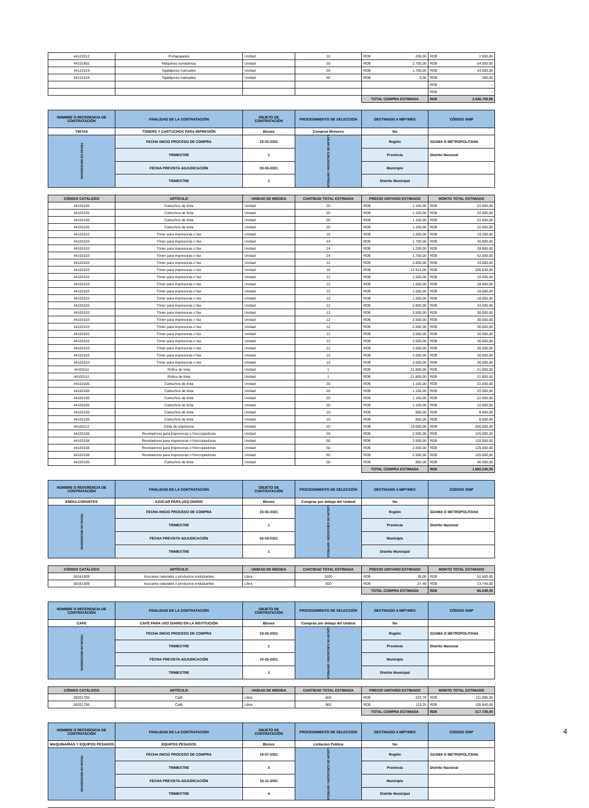| 44122012 | Portapapeles | Unidad | 10 | RD$ 200,00 | RD$ 2.000,00 |
| 44101802 | Máquinas sumadoras | Unidad | 20 | RD$ 2.700,00 | RD$ 54.000,00 |
| 44121619 | Tajalápices manuales | Unidad | 20 | RD$ 1.700,00 | RD$ 34.000,00 |
| 44121619 | Tajalápices manuales | Unidad | 60 | RD$ 5,00 | RD$ 300,00 |
| | | | | | RD$ - |
| | | | | | RD$ - |
| | | | | TOTAL COMPRA ESTIMADA | RD$ 2.636.759,96 |
| NOMBRE O REFERENCIA DE CONTRATACIÓN | FINALIDAD DE LA CONTRATACIÓN | OBJETO DE CONTRATACIÓN | PROCEDIMIENTO DE SELECCIÓN | DESTINADO A MIPYMES | CÓDIGO SNIP |
| --- | --- | --- | --- | --- | --- |
| TINTAS | TONERS Y CARTUCHOS PARA IMPRESIÓN | Bienes | Compras Menores | No | |
| FECHA DE NECESSIDAD | FECHA INICIO PROCESO DE COMPRA | 22-02-2021 | LUGAR DE EJECUCIÓN / ENTREGA | Región | OZAMA O METROPOLITANA |
| | TRIMESTRE | 1 | | Provincia | Distrito Nacional |
| | FECHA PREVISTA ADJUDICACIÓN | 03-03-2021 | | Municipio | |
| | TRIMESTRE | 1 | | Distrito Municipal | |
| CÓDIGO CATÁLOGO | ARTÍCULO | UNIDAD DE MEDIDA | CANTIDAD TOTAL ESTIMADA | PRECIO UNITARIO ESTIMADO | MONTO TOTAL ESTIMADO |
| --- | --- | --- | --- | --- | --- |
| 44103105 | Cartuchos de tinta | Unidad | 20 | RD$ 1.100,00 | RD$ 22.000,00 |
| 44103105 | Cartuchos de tinta | Unidad | 20 | RD$ 1.100,00 | RD$ 22.000,00 |
| 44103105 | Cartuchos de tinta | Unidad | 20 | RD$ 1.100,00 | RD$ 22.000,00 |
| 44103105 | Cartuchos de tinta | Unidad | 20 | RD$ 1.100,00 | RD$ 22.000,00 |
| 44103103 | Tóner para impresoras o fax | Unidad | 16 | RD$ 1.200,00 | RD$ 19.200,00 |
| 44103103 | Tóner para impresoras o fax | Unidad | 24 | RD$ 1.700,00 | RD$ 40.800,00 |
| 44103103 | Tóner para impresoras o fax | Unidad | 24 | RD$ 1.200,00 | RD$ 28.800,00 |
| 44103103 | Tóner para impresoras o fax | Unidad | 24 | RD$ 1.750,00 | RD$ 42.000,00 |
| 44103103 | Tóner para impresoras o fax | Unidad | 12 | RD$ 2.800,00 | RD$ 33.600,00 |
| 44103103 | Tóner para impresoras o fax | Unidad | 16 | RD$ 12.915,00 | RD$ 206.640,00 |
| 44103103 | Tóner para impresoras o fax | Unidad | 12 | RD$ 1.500,00 | RD$ 18.000,00 |
| 44103103 | Tóner para impresoras o fax | Unidad | 12 | RD$ 1.500,00 | RD$ 18.000,00 |
| 44103103 | Tóner para impresoras o fax | Unidad | 12 | RD$ 1.500,00 | RD$ 18.000,00 |
| 44103103 | Tóner para impresoras o fax | Unidad | 12 | RD$ 1.500,00 | RD$ 18.000,00 |
| 44103103 | Tóner para impresoras o fax | Unidad | 12 | RD$ 2.800,00 | RD$ 33.600,00 |
| 44103103 | Tóner para impresoras o fax | Unidad | 12 | RD$ 2.500,00 | RD$ 30.000,00 |
| 44103103 | Tóner para impresoras o fax | Unidad | 12 | RD$ 2.500,00 | RD$ 30.000,00 |
| 44103103 | Tóner para impresoras o fax | Unidad | 12 | RD$ 2.500,00 | RD$ 30.000,00 |
| 44103103 | Tóner para impresoras o fax | Unidad | 12 | RD$ 2.500,00 | RD$ 30.000,00 |
| 44103103 | Tóner para impresoras o fax | Unidad | 12 | RD$ 2.500,00 | RD$ 30.000,00 |
| 44103103 | Tóner para impresoras o fax | Unidad | 12 | RD$ 2.500,00 | RD$ 30.000,00 |
| 44103103 | Tóner para impresoras o fax | Unidad | 12 | RD$ 2.500,00 | RD$ 30.000,00 |
| 44103103 | Tóner para impresoras o fax | Unidad | 12 | RD$ 2.500,00 | RD$ 30.000,00 |
| 44103111 | Rollos de tinta | Unidad | 1 | RD$ 21.800,00 | RD$ 21.800,00 |
| 44103111 | Rollos de tinta | Unidad | 1 | RD$ 21.800,00 | RD$ 21.800,00 |
| 44103105 | Cartuchos de tinta | Unidad | 20 | RD$ 1.100,00 | RD$ 22.000,00 |
| 44103105 | Cartuchos de tinta | Unidad | 20 | RD$ 1.100,00 | RD$ 22.000,00 |
| 44103105 | Cartuchos de tinta | Unidad | 20 | RD$ 1.100,00 | RD$ 22.000,00 |
| 44103105 | Cartuchos de tinta | Unidad | 20 | RD$ 1.100,00 | RD$ 22.000,00 |
| 44103105 | Cartuchos de tinta | Unidad | 10 | RD$ 800,00 | RD$ 8.000,00 |
| 44103105 | Cartuchos de tinta | Unidad | 10 | RD$ 800,00 | RD$ 8.000,00 |
| 44103112 | Cinta de impresora | Unidad | 20 | RD$ 10.000,00 | RD$ 200.000,00 |
| 44103108 | Reveladores para impresoras o fotocopiadoras | Unidad | 50 | RD$ 2.500,00 | RD$ 125.000,00 |
| 44103108 | Reveladores para impresoras o fotocopiadoras | Unidad | 50 | RD$ 2.500,00 | RD$ 125.000,00 |
| 44103108 | Reveladores para impresoras o fotocopiadoras | Unidad | 50 | RD$ 2.500,00 | RD$ 125.000,00 |
| 44103108 | Reveladores para impresoras o fotocopiadoras | Unidad | 50 | RD$ 2.500,00 | RD$ 125.000,00 |
| 44103105 | Cartuchos de tinta | Unidad | 50 | RD$ 800,00 | RD$ 40.000,00 |
| | | | | TOTAL COMPRA ESTIMADA | RD$ 1.692.240,00 |
| NOMBRE O REFERENCIA DE CONTRATACIÓN | FINALIDAD DE LA CONTRATACIÓN | OBJETO DE CONTRATACIÓN | PROCEDIMIENTO DE SELECCIÓN | DESTINADO A MIPYMES | CÓDIGO SNIP |
| --- | --- | --- | --- | --- | --- |
| ENDULCORANTES | AZÚCAR PARA USO DIARIO | Bienes | Compras por debajo del Umbral | No | |
| FECHA DE NECESSIDAD | FECHA INICIO PROCESO DE COMPRA | 23-02-2021 | LUGAR DE EJECUCIÓN / ENTREGA | Región | OZAMA O METROPOLITANA |
| | TRIMESTRE | 1 | | Provincia | Distrito Nacional |
| | FECHA PREVISTA ADJUDICACIÓN | 02-03-2021 | | Municipio | |
| | TRIMESTRE | 1 | | Distrito Municipal | |
| CÓDIGO CATÁLOGO | ARTÍCULO | UNIDAD DE MEDIDA | CANTIDAD TOTAL ESTIMADA | PRECIO UNITARIO ESTIMADO | MONTO TOTAL ESTIMADO |
| --- | --- | --- | --- | --- | --- |
| 50161509 | Azucares naturales o productos endulzantes | Libra | 1500 | RD$ 35,00 | RD$ 52.500,00 |
| 50161509 | Azucares naturales o productos endulzantes | Libra | 500 | RD$ 27,49 | RD$ 13.745,00 |
| | | | | TOTAL COMPRA ESTIMADA | RD$ 66.245,00 |
| NOMBRE O REFERENCIA DE CONTRATACIÓN | FINALIDAD DE LA CONTRATACIÓN | OBJETO DE CONTRATACIÓN | PROCEDIMIENTO DE SELECCIÓN | DESTINADO A MIPYMES | CÓDIGO SNIP |
| --- | --- | --- | --- | --- | --- |
| CAFE | CAFÉ PARA USO DIARIO EN LA INSTITUCIÓN | Bienes | Compras por debajo del Umbral | No | |
| FECHA DE NECESSIDAD | FECHA INICIO PROCESO DE COMPRA | 23-02-2021 | LUGAR DE EJECUCIÓN / ENTREGA | Región | OZAMA O METROPOLITANA |
| | TRIMESTRE | 1 | | Provincia | Distrito Nacional |
| | FECHA PREVISTA ADJUDICACIÓN | 10-03-2021 | | Municipio | |
| | TRIMESTRE | 1 | | Distrito Municipal | |
| CÓDIGO CATÁLOGO | ARTÍCULO | UNIDAD DE MEDIDA | CANTIDAD TOTAL ESTIMADA | PRECIO UNITARIO ESTIMADO | MONTO TOTAL ESTIMADO |
| --- | --- | --- | --- | --- | --- |
| 50201706 | Café | Libra | 500 | RD$ 223,79 | RD$ 111.895,00 |
| 50201706 | Café | Libra | 960 | RD$ 110,25 | RD$ 105.840,00 |
| | | | | TOTAL COMPRA ESTIMADA | RD$ 217.735,00 |
| NOMBRE O REFERENCIA DE CONTRATACIÓN | FINALIDAD DE LA CONTRATACIÓN | OBJETO DE CONTRATACIÓN | PROCEDIMIENTO DE SELECCIÓN | DESTINADO A MIPYMES | CÓDIGO SNIP |
| --- | --- | --- | --- | --- | --- |
| MAQUINARIAS Y EQUIPOS PESADOS | EQUIPOS PESADOS | Bienes | Licitacion Publica | No | |
| FECHA DE NECESSIDAD | FECHA INICIO PROCESO DE COMPRA | 15-07-2021 | LUGAR DE EJECUCIÓN / ENTREGA | Región | OZAMA O METROPOLITANA |
| | TRIMESTRE | 3 | | Provincia | Distrito Nacional |
| | FECHA PREVISTA ADJUDICACIÓN | 22-11-2021 | | Municipio | |
| | TRIMESTRE | 4 | | Distrito Municipal | |
4